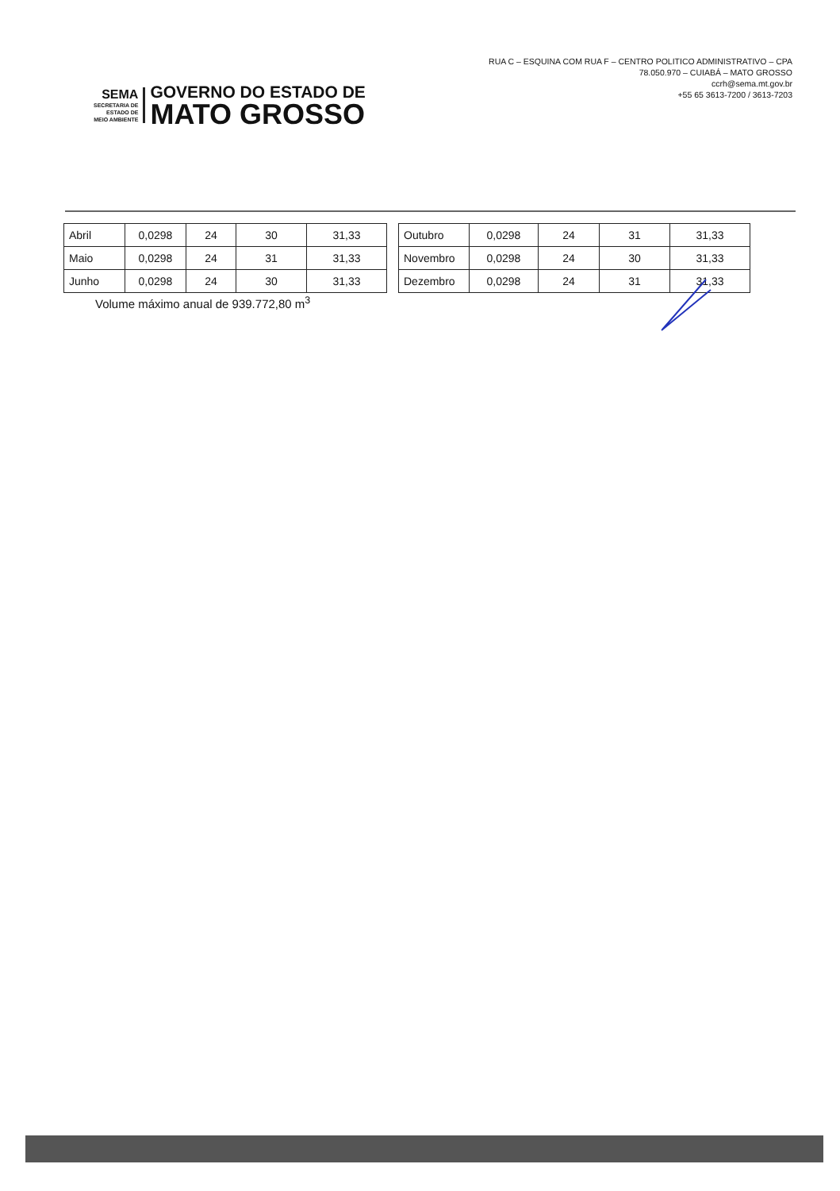SEMA
SECRETARIA DE
ESTADO DE
MEIO AMBIENTE
GOVERNO DO ESTADO DE
MATO GROSSO
RUA C – ESQUINA COM RUA F – CENTRO POLITICO ADMINISTRATIVO – CPA
78.050.970 – CUIABÁ – MATO GROSSO
ccrh@sema.mt.gov.br
+55 65 3613-7200 / 3613-7203
| Abril | 0,0298 | 24 | 30 | 31,33 |
| Maio | 0,0298 | 24 | 31 | 31,33 |
| Junho | 0,0298 | 24 | 30 | 31,33 |
| Outubro | 0,0298 | 24 | 31 | 31,33 |
| Novembro | 0,0298 | 24 | 30 | 31,33 |
| Dezembro | 0,0298 | 24 | 31 | 31,33 |
Volume máximo anual de 939.772,80 m<sup>3</sup>